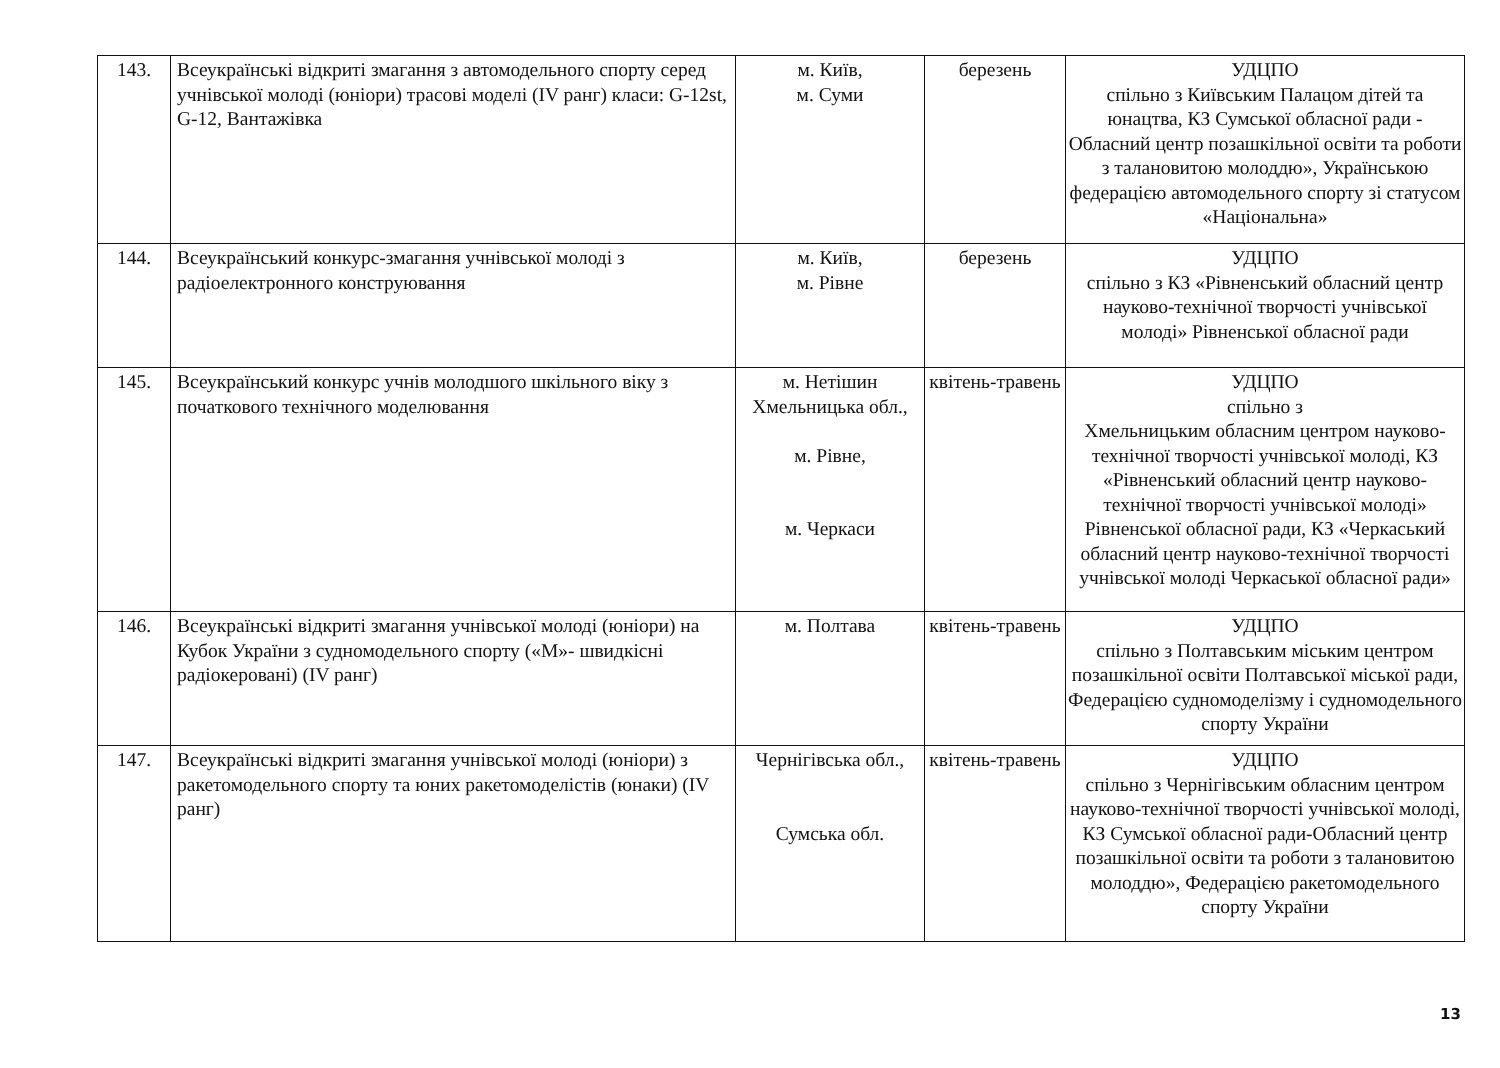| 143. | Всеукраїнські відкриті змагання з автомодельного спорту серед учнівської молоді (юніори) трасові моделі (IV ранг) класи: G-12st, G-12, Вантажівка | м. Київ, м. Суми | березень | УДЦПО спільно з Київським Палацом дітей та юнацтва, КЗ Сумської обласної ради - Обласний центр позашкільної освіти та роботи з талановитою молоддю», Українською федерацією автомодельного спорту зі статусом «Національна» |
| 144. | Всеукраїнський конкурс-змагання учнівської молоді з радіоелектронного конструювання | м. Київ, м. Рівне | березень | УДЦПО спільно з КЗ «Рівненський обласний центр науково-технічної творчості учнівської молоді» Рівненської обласної ради |
| 145. | Всеукраїнський конкурс учнів молодшого шкільного віку з початкового технічного моделювання | м. Нетішин Хмельницька обл., м. Рівне, м. Черкаси | квітень-травень | УДЦПО спільно з Хмельницьким обласним центром науково-технічної творчості учнівської молоді, КЗ «Рівненський обласний центр науково-технічної творчості учнівської молоді» Рівненської обласної ради, КЗ «Черкаський обласний центр науково-технічної творчості учнівської молоді Черкаської обласної ради» |
| 146. | Всеукраїнські відкриті змагання учнівської молоді (юніори) на Кубок України з судномодельного спорту («М»- швидкісні радіокеровані) (IV ранг) | м. Полтава | квітень-травень | УДЦПО спільно з Полтавським міським центром позашкільної освіти Полтавської міської ради, Федерацією судномоделізму і судномодельного спорту України |
| 147. | Всеукраїнські відкриті змагання учнівської молоді (юніори) з ракетомодельного спорту та юних ракетомоделістів (юнаки) (IV ранг) | Чернігівська обл., Сумська обл. | квітень-травень | УДЦПО спільно з Чернігівським обласним центром науково-технічної творчості учнівської молоді, КЗ Сумської обласної ради-Обласний центр позашкільної освіти та роботи з талановитою молоддю», Федерацією ракетомодельного спорту України |
13